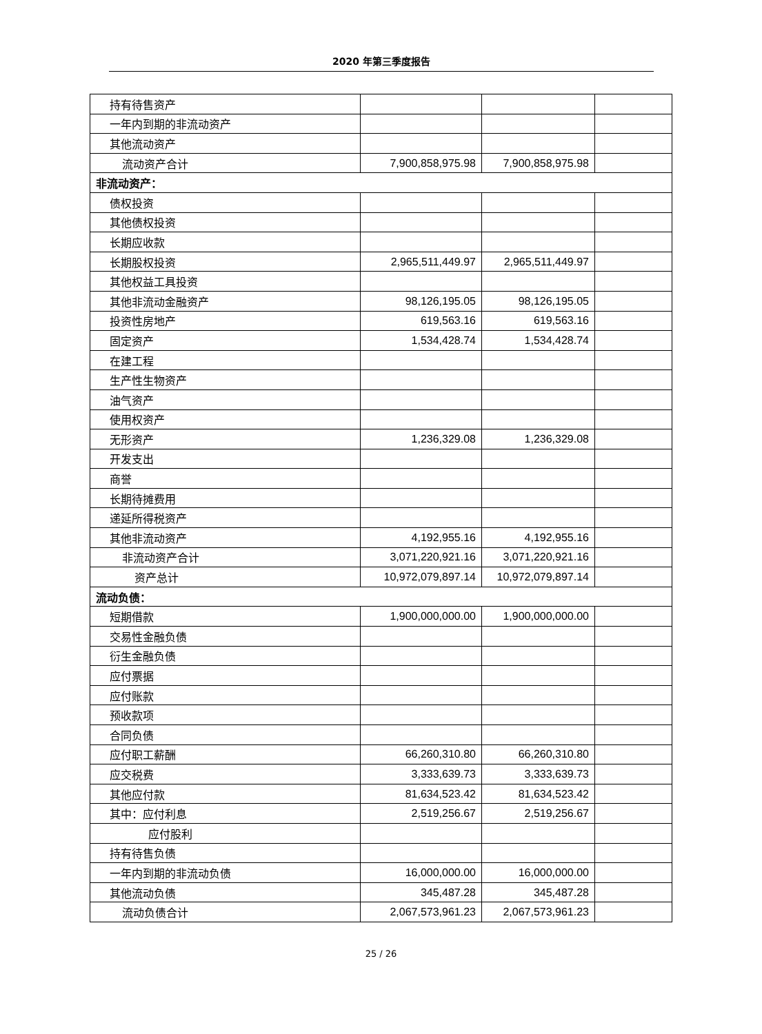2020 年第三季度报告
| 持有待售资产 | | | |
| 一年内到期的非流动资产 | | | |
| 其他流动资产 | | | |
| 流动资产合计 | 7,900,858,975.98 | 7,900,858,975.98 | |
| 非流动资产： | | | |
| 债权投资 | | | |
| 其他债权投资 | | | |
| 长期应收款 | | | |
| 长期股权投资 | 2,965,511,449.97 | 2,965,511,449.97 | |
| 其他权益工具投资 | | | |
| 其他非流动金融资产 | 98,126,195.05 | 98,126,195.05 | |
| 投资性房地产 | 619,563.16 | 619,563.16 | |
| 固定资产 | 1,534,428.74 | 1,534,428.74 | |
| 在建工程 | | | |
| 生产性生物资产 | | | |
| 油气资产 | | | |
| 使用权资产 | | | |
| 无形资产 | 1,236,329.08 | 1,236,329.08 | |
| 开发支出 | | | |
| 商誉 | | | |
| 长期待摊费用 | | | |
| 递延所得税资产 | | | |
| 其他非流动资产 | 4,192,955.16 | 4,192,955.16 | |
| 非流动资产合计 | 3,071,220,921.16 | 3,071,220,921.16 | |
| 资产总计 | 10,972,079,897.14 | 10,972,079,897.14 | |
| 流动负债： | | | |
| 短期借款 | 1,900,000,000.00 | 1,900,000,000.00 | |
| 交易性金融负债 | | | |
| 衍生金融负债 | | | |
| 应付票据 | | | |
| 应付账款 | | | |
| 预收款项 | | | |
| 合同负债 | | | |
| 应付职工薪酬 | 66,260,310.80 | 66,260,310.80 | |
| 应交税费 | 3,333,639.73 | 3,333,639.73 | |
| 其他应付款 | 81,634,523.42 | 81,634,523.42 | |
| 其中：应付利息 | 2,519,256.67 | 2,519,256.67 | |
| 应付股利 | | | |
| 持有待售负债 | | | |
| 一年内到期的非流动负债 | 16,000,000.00 | 16,000,000.00 | |
| 其他流动负债 | 345,487.28 | 345,487.28 | |
| 流动负债合计 | 2,067,573,961.23 | 2,067,573,961.23 | |
25 / 26